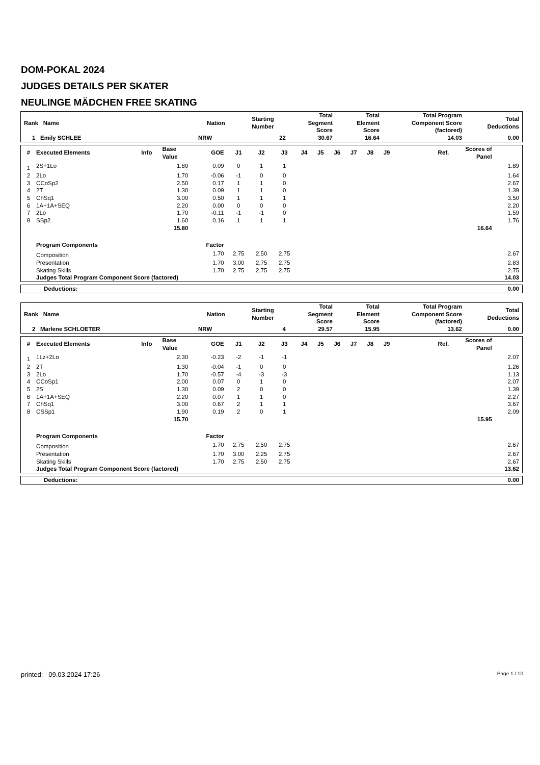DOM-POKAL 2024
JUDGES DETAILS PER SKATER
NEULINGE MÄDCHEN FREE SKATING
| Rank Name | Nation | Starting Number | Total Segment Score | Total Element Score | Total Program Component Score (factored) | Total Deductions |
| --- | --- | --- | --- | --- | --- | --- |
| 1 Emily SCHLEE | NRW | 22 | 30.67 | 16.64 | 14.03 | 0.00 |
| # | Executed Elements | Info | Base Value | GOE | J1 | J2 | J3 | J4 | J5 | J6 | J7 | J8 | J9 | Ref. | Scores of Panel | |
| --- | --- | --- | --- | --- | --- | --- | --- | --- | --- | --- | --- | --- | --- | --- | --- | --- |
| 1 | 2S+1Lo | | 1.80 | 0.09 | 0 | 1 | 1 | | | | | | | | | 1.89 |
| 2 | 2Lo | | 1.70 | -0.06 | -1 | 0 | 0 | | | | | | | | | 1.64 |
| 3 | CCoSp2 | | 2.50 | 0.17 | 1 | 1 | 0 | | | | | | | | | 2.67 |
| 4 | 2T | | 1.30 | 0.09 | 1 | 1 | 0 | | | | | | | | | 1.39 |
| 5 | ChSq1 | | 3.00 | 0.50 | 1 | 1 | 1 | | | | | | | | | 3.50 |
| 6 | 1A+1A+SEQ | | 2.20 | 0.00 | 0 | 0 | 0 | | | | | | | | | 2.20 |
| 7 | 2Lo | | 1.70 | -0.11 | -1 | -1 | 0 | | | | | | | | | 1.59 |
| 8 | SSp2 | | 1.60 | 0.16 | 1 | 1 | 1 | | | | | | | | | 1.76 |
| | | | 15.80 | | | | | | | | | | | | 16.64 | |
| | Program Components | | | Factor | | | | | | | | | | | | |
| | Composition | | | 1.70 | 2.75 | 2.50 | 2.75 | | | | | | | | | 2.67 |
| | Presentation | | | 1.70 | 3.00 | 2.75 | 2.75 | | | | | | | | | 2.83 |
| | Skating Skills | | | 1.70 | 2.75 | 2.75 | 2.75 | | | | | | | | | 2.75 |
| | Judges Total Program Component Score (factored) | | | | | | | | | | | | | | | 14.03 |
| Deductions: | 0.00 |
| --- | --- |
| Rank Name | Nation | Starting Number | Total Segment Score | Total Element Score | Total Program Component Score (factored) | Total Deductions |
| --- | --- | --- | --- | --- | --- | --- |
| 2 Marlene SCHLOETER | NRW | 4 | 29.57 | 15.95 | 13.62 | 0.00 |
| # | Executed Elements | Info | Base Value | GOE | J1 | J2 | J3 | J4 | J5 | J6 | J7 | J8 | J9 | Ref. | Scores of Panel | |
| --- | --- | --- | --- | --- | --- | --- | --- | --- | --- | --- | --- | --- | --- | --- | --- | --- |
| 1 | 1Lz+2Lo | | 2.30 | -0.23 | -2 | -1 | -1 | | | | | | | | | 2.07 |
| 2 | 2T | | 1.30 | -0.04 | -1 | 0 | 0 | | | | | | | | | 1.26 |
| 3 | 2Lo | | 1.70 | -0.57 | -4 | -3 | -3 | | | | | | | | | 1.13 |
| 4 | CCoSp1 | | 2.00 | 0.07 | 0 | 1 | 0 | | | | | | | | | 2.07 |
| 5 | 2S | | 1.30 | 0.09 | 2 | 0 | 0 | | | | | | | | | 1.39 |
| 6 | 1A+1A+SEQ | | 2.20 | 0.07 | 1 | 1 | 0 | | | | | | | | | 2.27 |
| 7 | ChSq1 | | 3.00 | 0.67 | 2 | 1 | 1 | | | | | | | | | 3.67 |
| 8 | CSSp1 | | 1.90 | 0.19 | 2 | 0 | 1 | | | | | | | | | 2.09 |
| | | | 15.70 | | | | | | | | | | | | 15.95 | |
| | Program Components | | | Factor | | | | | | | | | | | | |
| | Composition | | | 1.70 | 2.75 | 2.50 | 2.75 | | | | | | | | | 2.67 |
| | Presentation | | | 1.70 | 3.00 | 2.25 | 2.75 | | | | | | | | | 2.67 |
| | Skating Skills | | | 1.70 | 2.75 | 2.50 | 2.75 | | | | | | | | | 2.67 |
| | Judges Total Program Component Score (factored) | | | | | | | | | | | | | | | 13.62 |
| Deductions: | 0.00 |
| --- | --- |
printed: 09.03.2024 17:26 Page 1 / 10